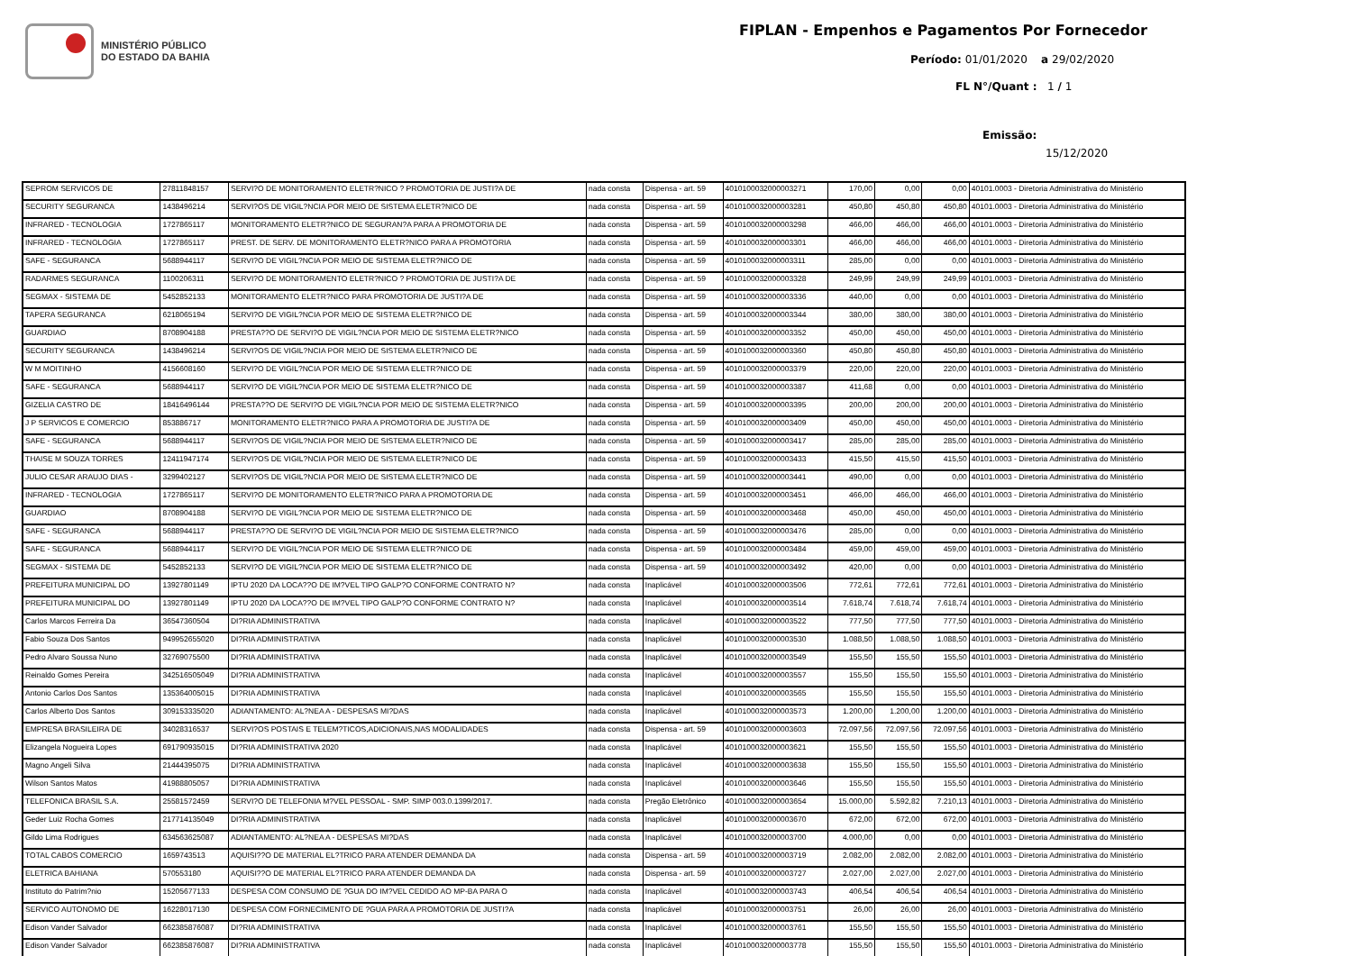MINISTÉRIO PÚBLICO
DO ESTADO DA BAHIA
FIPLAN - Empenhos e Pagamentos Por Fornecedor
Período: 01/01/2020 a 29/02/2020
FL N°/Quant : 1 / 1
Emissão:
15/12/2020
| SEPROM SERVICOS DE | 27811848157 | SERVI?O DE MONITORAMENTO ELETR?NICO ? PROMOTORIA DE JUSTI?A DE | nada consta | Dispensa - art. 59 | 4010100032000003271 | 170,00 | 0,00 | 0,00 | 40101.0003 - Diretoria Administrativa do Ministério |
| SECURITY SEGURANCA | 1438496214 | SERVI?OS DE VIGIL?NCIA POR MEIO DE SISTEMA ELETR?NICO DE | nada consta | Dispensa - art. 59 | 4010100032000003281 | 450,80 | 450,80 | 450,80 | 40101.0003 - Diretoria Administrativa do Ministério |
| INFRARED - TECNOLOGIA | 1727865117 | MONITORAMENTO ELETR?NICO DE SEGURAN?A PARA A PROMOTORIA DE | nada consta | Dispensa - art. 59 | 4010100032000003298 | 466,00 | 466,00 | 466,00 | 40101.0003 - Diretoria Administrativa do Ministério |
| INFRARED - TECNOLOGIA | 1727865117 | PREST. DE SERV. DE MONITORAMENTO ELETR?NICO PARA A PROMOTORIA | nada consta | Dispensa - art. 59 | 4010100032000003301 | 466,00 | 466,00 | 466,00 | 40101.0003 - Diretoria Administrativa do Ministério |
| SAFE - SEGURANCA | 5688944117 | SERVI?O DE VIGIL?NCIA POR MEIO DE SISTEMA ELETR?NICO DE | nada consta | Dispensa - art. 59 | 4010100032000003311 | 285,00 | 0,00 | 0,00 | 40101.0003 - Diretoria Administrativa do Ministério |
| RADARMES SEGURANCA | 1100206311 | SERVI?O DE MONITORAMENTO ELETR?NICO ? PROMOTORIA DE JUSTI?A DE | nada consta | Dispensa - art. 59 | 4010100032000003328 | 249,99 | 249,99 | 249,99 | 40101.0003 - Diretoria Administrativa do Ministério |
| SEGMAX - SISTEMA DE | 5452852133 | MONITORAMENTO ELETR?NICO PARA PROMOTORIA DE JUSTI?A DE | nada consta | Dispensa - art. 59 | 4010100032000003336 | 440,00 | 0,00 | 0,00 | 40101.0003 - Diretoria Administrativa do Ministério |
| TAPERA SEGURANCA | 6218065194 | SERVI?O DE VIGIL?NCIA POR MEIO DE SISTEMA ELETR?NICO DE | nada consta | Dispensa - art. 59 | 4010100032000003344 | 380,00 | 380,00 | 380,00 | 40101.0003 - Diretoria Administrativa do Ministério |
| GUARDIAO | 8708904188 | PRESTA??O DE SERVI?O DE VIGIL?NCIA POR MEIO DE SISTEMA ELETR?NICO | nada consta | Dispensa - art. 59 | 4010100032000003352 | 450,00 | 450,00 | 450,00 | 40101.0003 - Diretoria Administrativa do Ministério |
| SECURITY SEGURANCA | 1438496214 | SERVI?OS DE VIGIL?NCIA POR MEIO DE SISTEMA ELETR?NICO DE | nada consta | Dispensa - art. 59 | 4010100032000003360 | 450,80 | 450,80 | 450,80 | 40101.0003 - Diretoria Administrativa do Ministério |
| W M MOITINHO | 4156608160 | SERVI?O DE VIGIL?NCIA POR MEIO DE SISTEMA ELETR?NICO DE | nada consta | Dispensa - art. 59 | 4010100032000003379 | 220,00 | 220,00 | 220,00 | 40101.0003 - Diretoria Administrativa do Ministério |
| SAFE - SEGURANCA | 5688944117 | SERVI?O DE VIGIL?NCIA POR MEIO DE SISTEMA ELETR?NICO DE | nada consta | Dispensa - art. 59 | 4010100032000003387 | 411,68 | 0,00 | 0,00 | 40101.0003 - Diretoria Administrativa do Ministério |
| GIZELIA CASTRO DE | 18416496144 | PRESTA??O DE SERVI?O DE VIGIL?NCIA POR MEIO DE SISTEMA ELETR?NICO | nada consta | Dispensa - art. 59 | 4010100032000003395 | 200,00 | 200,00 | 200,00 | 40101.0003 - Diretoria Administrativa do Ministério |
| J P SERVICOS E COMERCIO | 853886717 | MONITORAMENTO ELETR?NICO PARA A PROMOTORIA DE JUSTI?A DE | nada consta | Dispensa - art. 59 | 4010100032000003409 | 450,00 | 450,00 | 450,00 | 40101.0003 - Diretoria Administrativa do Ministério |
| SAFE - SEGURANCA | 5688944117 | SERVI?OS DE VIGIL?NCIA POR MEIO DE SISTEMA ELETR?NICO DE | nada consta | Dispensa - art. 59 | 4010100032000003417 | 285,00 | 285,00 | 285,00 | 40101.0003 - Diretoria Administrativa do Ministério |
| THAISE M SOUZA TORRES | 12411947174 | SERVI?OS DE VIGIL?NCIA POR MEIO DE SISTEMA ELETR?NICO DE | nada consta | Dispensa - art. 59 | 4010100032000003433 | 415,50 | 415,50 | 415,50 | 40101.0003 - Diretoria Administrativa do Ministério |
| JULIO CESAR ARAUJO DIAS - | 3299402127 | SERVI?OS DE VIGIL?NCIA POR MEIO DE SISTEMA ELETR?NICO DE | nada consta | Dispensa - art. 59 | 4010100032000003441 | 490,00 | 0,00 | 0,00 | 40101.0003 - Diretoria Administrativa do Ministério |
| INFRARED - TECNOLOGIA | 1727865117 | SERVI?O DE MONITORAMENTO ELETR?NICO PARA A PROMOTORIA DE | nada consta | Dispensa - art. 59 | 4010100032000003451 | 466,00 | 466,00 | 466,00 | 40101.0003 - Diretoria Administrativa do Ministério |
| GUARDIAO | 8708904188 | SERVI?O DE VIGIL?NCIA POR MEIO DE SISTEMA ELETR?NICO DE | nada consta | Dispensa - art. 59 | 4010100032000003468 | 450,00 | 450,00 | 450,00 | 40101.0003 - Diretoria Administrativa do Ministério |
| SAFE - SEGURANCA | 5688944117 | PRESTA??O DE SERVI?O DE VIGIL?NCIA POR MEIO DE SISTEMA ELETR?NICO | nada consta | Dispensa - art. 59 | 4010100032000003476 | 285,00 | 0,00 | 0,00 | 40101.0003 - Diretoria Administrativa do Ministério |
| SAFE - SEGURANCA | 5688944117 | SERVI?O DE VIGIL?NCIA POR MEIO DE SISTEMA ELETR?NICO DE | nada consta | Dispensa - art. 59 | 4010100032000003484 | 459,00 | 459,00 | 459,00 | 40101.0003 - Diretoria Administrativa do Ministério |
| SEGMAX - SISTEMA DE | 5452852133 | SERVI?O DE VIGIL?NCIA POR MEIO DE SISTEMA ELETR?NICO DE | nada consta | Dispensa - art. 59 | 4010100032000003492 | 420,00 | 0,00 | 0,00 | 40101.0003 - Diretoria Administrativa do Ministério |
| PREFEITURA MUNICIPAL DO | 13927801149 | IPTU 2020 DA LOCA??O DE IM?VEL TIPO GALP?O CONFORME CONTRATO N? | nada consta | Inaplicável | 4010100032000003506 | 772,61 | 772,61 | 772,61 | 40101.0003 - Diretoria Administrativa do Ministério |
| PREFEITURA MUNICIPAL DO | 13927801149 | IPTU 2020 DA LOCA??O DE IM?VEL TIPO GALP?O CONFORME CONTRATO N? | nada consta | Inaplicável | 4010100032000003514 | 7.618,74 | 7.618,74 | 7.618,74 | 40101.0003 - Diretoria Administrativa do Ministério |
| Carlos Marcos Ferreira Da | 36547360504 | DI?RIA ADMINISTRATIVA | nada consta | Inaplicável | 4010100032000003522 | 777,50 | 777,50 | 777,50 | 40101.0003 - Diretoria Administrativa do Ministério |
| Fabio Souza Dos Santos | 949952655020 | DI?RIA ADMINISTRATIVA | nada consta | Inaplicável | 4010100032000003530 | 1.088,50 | 1.088,50 | 1.088,50 | 40101.0003 - Diretoria Administrativa do Ministério |
| Pedro Alvaro Soussa Nuno | 32769075500 | DI?RIA ADMINISTRATIVA | nada consta | Inaplicável | 4010100032000003549 | 155,50 | 155,50 | 155,50 | 40101.0003 - Diretoria Administrativa do Ministério |
| Reinaldo Gomes Pereira | 342516505049 | DI?RIA ADMINISTRATIVA | nada consta | Inaplicável | 4010100032000003557 | 155,50 | 155,50 | 155,50 | 40101.0003 - Diretoria Administrativa do Ministério |
| Antonio Carlos Dos Santos | 135364005015 | DI?RIA ADMINISTRATIVA | nada consta | Inaplicável | 4010100032000003565 | 155,50 | 155,50 | 155,50 | 40101.0003 - Diretoria Administrativa do Ministério |
| Carlos Alberto Dos Santos | 309153335020 | ADIANTAMENTO: AL?NEA A - DESPESAS MI?DAS | nada consta | Inaplicável | 4010100032000003573 | 1.200,00 | 1.200,00 | 1.200,00 | 40101.0003 - Diretoria Administrativa do Ministério |
| EMPRESA BRASILEIRA DE | 34028316537 | SERVI?OS POSTAIS E TELEM?TICOS,ADICIONAIS,NAS MODALIDADES | nada consta | Dispensa - art. 59 | 4010100032000003603 | 72.097,56 | 72.097,56 | 72.097,56 | 40101.0003 - Diretoria Administrativa do Ministério |
| Elizangela Nogueira Lopes | 691790935015 | DI?RIA ADMINISTRATIVA 2020 | nada consta | Inaplicável | 4010100032000003621 | 155,50 | 155,50 | 155,50 | 40101.0003 - Diretoria Administrativa do Ministério |
| Magno Angeli Silva | 21444395075 | DI?RIA ADMINISTRATIVA | nada consta | Inaplicável | 4010100032000003638 | 155,50 | 155,50 | 155,50 | 40101.0003 - Diretoria Administrativa do Ministério |
| Wilson Santos Matos | 41988805057 | DI?RIA ADMINISTRATIVA | nada consta | Inaplicável | 4010100032000003646 | 155,50 | 155,50 | 155,50 | 40101.0003 - Diretoria Administrativa do Ministério |
| TELEFONICA BRASIL S.A. | 25581572459 | SERVI?O DE TELEFONIA M?VEL PESSOAL - SMP. SIMP 003.0.1399/2017. | nada consta | Pregão Eletrônico | 4010100032000003654 | 15.000,00 | 5.592,82 | 7.210,13 | 40101.0003 - Diretoria Administrativa do Ministério |
| Geder Luiz Rocha Gomes | 217714135049 | DI?RIA ADMINISTRATIVA | nada consta | Inaplicável | 4010100032000003670 | 672,00 | 672,00 | 672,00 | 40101.0003 - Diretoria Administrativa do Ministério |
| Gildo Lima Rodrigues | 634563625087 | ADIANTAMENTO: AL?NEA A - DESPESAS MI?DAS | nada consta | Inaplicável | 4010100032000003700 | 4.000,00 | 0,00 | 0,00 | 40101.0003 - Diretoria Administrativa do Ministério |
| TOTAL CABOS COMERCIO | 1659743513 | AQUISI??O DE MATERIAL EL?TRICO PARA ATENDER DEMANDA DA | nada consta | Dispensa - art. 59 | 4010100032000003719 | 2.082,00 | 2.082,00 | 2.082,00 | 40101.0003 - Diretoria Administrativa do Ministério |
| ELETRICA BAHIANA | 570553180 | AQUISI??O DE MATERIAL EL?TRICO PARA ATENDER DEMANDA DA | nada consta | Dispensa - art. 59 | 4010100032000003727 | 2.027,00 | 2.027,00 | 2.027,00 | 40101.0003 - Diretoria Administrativa do Ministério |
| Instituto do Patrim?nio | 15205677133 | DESPESA COM CONSUMO DE ?GUA DO IM?VEL CEDIDO AO MP-BA PARA O | nada consta | Inaplicável | 4010100032000003743 | 406,54 | 406,54 | 406,54 | 40101.0003 - Diretoria Administrativa do Ministério |
| SERVICO AUTONOMO DE | 16228017130 | DESPESA COM FORNECIMENTO DE ?GUA PARA A PROMOTORIA DE JUSTI?A | nada consta | Inaplicável | 4010100032000003751 | 26,00 | 26,00 | 26,00 | 40101.0003 - Diretoria Administrativa do Ministério |
| Edison Vander Salvador | 662385876087 | DI?RIA ADMINISTRATIVA | nada consta | Inaplicável | 4010100032000003761 | 155,50 | 155,50 | 155,50 | 40101.0003 - Diretoria Administrativa do Ministério |
| Edison Vander Salvador | 662385876087 | DI?RIA ADMINISTRATIVA | nada consta | Inaplicável | 4010100032000003778 | 155,50 | 155,50 | 155,50 | 40101.0003 - Diretoria Administrativa do Ministério |